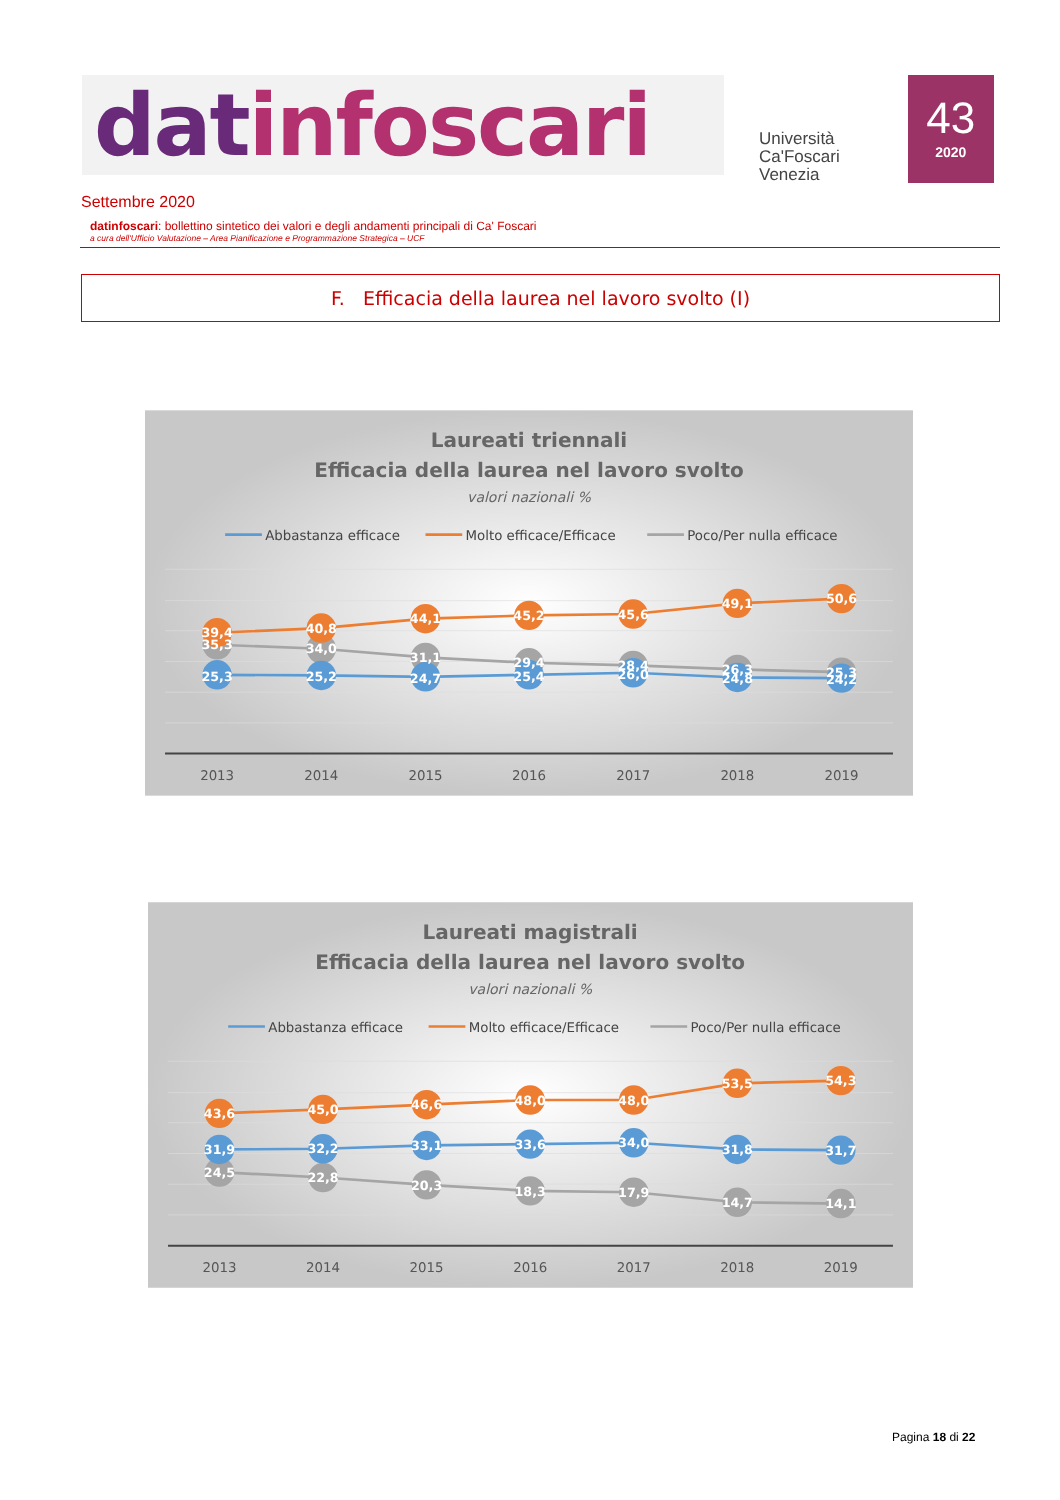datinfoscari
Università
Ca'Foscari
Venezia
43
2020
Settembre 2020
datinfoscari: bollettino sintetico dei valori e degli andamenti principali di Ca' Foscari
a cura dell'Ufficio Valutazione – Area Pianificazione e Programmazione Strategica – UCF
F. Efficacia della laurea nel lavoro svolto (I)
Laureati triennali
Efficacia della laurea nel lavoro svolto
valori nazionali %
Abbastanza efficace
Molto efficace/Efficace
Poco/Per nulla efficace
39,4
40,8
44,1
45,2
45,6
49,1
50,6
35,3
34,0
31,1
29,4
28,4
26,3
25,3
25,3
25,2
24,7
25,4
26,0
24,8
24,2
2013
2014
2015
2016
2017
2018
2019
Laureati magistrali
Efficacia della laurea nel lavoro svolto
valori nazionali %
Abbastanza efficace
Molto efficace/Efficace
Poco/Per nulla efficace
43,6
45,0
46,6
48,0
48,0
53,5
54,3
31,9
32,2
33,1
33,6
34,0
31,8
31,7
24,5
22,8
20,3
18,3
17,9
14,7
14,1
2013
2014
2015
2016
2017
2018
2019
Pagina 18 di 22